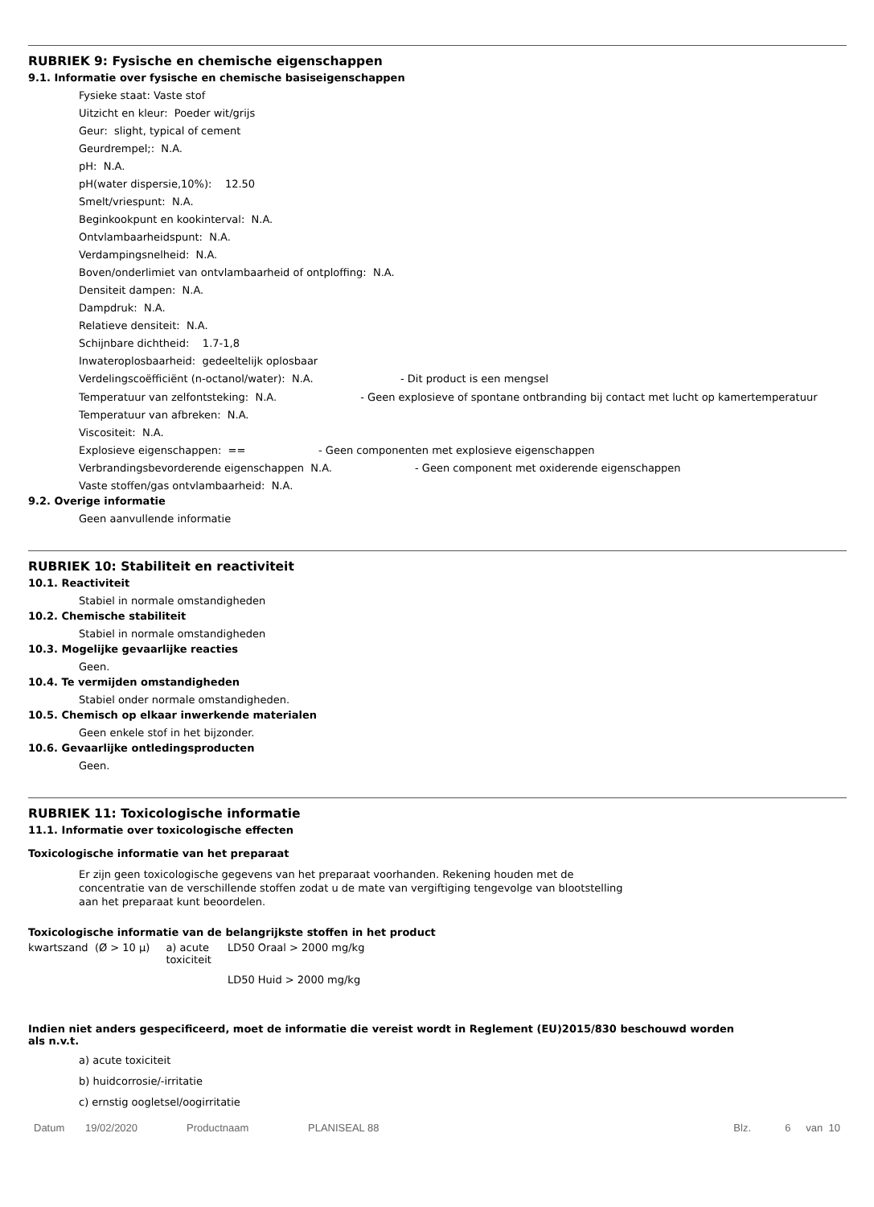RUBRIEK 9: Fysische en chemische eigenschappen
9.1. Informatie over fysische en chemische basiseigenschappen
Fysieke staat: Vaste stof
Uitzicht en kleur: Poeder wit/grijs
Geur: slight, typical of cement
Geurdrempel;: N.A.
pH: N.A.
pH(water dispersie,10%): 12.50
Smelt/vriespunt: N.A.
Beginkookpunt en kookinterval: N.A.
Ontvlambaarheidspunt: N.A.
Verdampingsnelheid: N.A.
Boven/onderlimiet van ontvlambaarheid of ontploffing: N.A.
Densiteit dampen: N.A.
Dampdruk: N.A.
Relatieve densiteit: N.A.
Schijnbare dichtheid: 1.7-1,8
Inwateroplosbaarheid: gedeeltelijk oplosbaar
Verdelingscoëfficiënt (n-octanol/water): N.A. - Dit product is een mengsel
Temperatuur van zelfontsteking: N.A. - Geen explosieve of spontane ontbranding bij contact met lucht op kamertemperatuur
Temperatuur van afbreken: N.A.
Viscositeit: N.A.
Explosieve eigenschappen: == - Geen componenten met explosieve eigenschappen
Verbrandingsbevorderende eigenschappen N.A. - Geen component met oxiderende eigenschappen
Vaste stoffen/gas ontvlambaarheid: N.A.
9.2. Overige informatie
Geen aanvullende informatie
RUBRIEK 10: Stabiliteit en reactiviteit
10.1. Reactiviteit
Stabiel in normale omstandigheden
10.2. Chemische stabiliteit
Stabiel in normale omstandigheden
10.3. Mogelijke gevaarlijke reacties
Geen.
10.4. Te vermijden omstandigheden
Stabiel onder normale omstandigheden.
10.5. Chemisch op elkaar inwerkende materialen
Geen enkele stof in het bijzonder.
10.6. Gevaarlijke ontledingsproducten
Geen.
RUBRIEK 11: Toxicologische informatie
11.1. Informatie over toxicologische effecten
Toxicologische informatie van het preparaat
Er zijn geen toxicologische gegevens van het preparaat voorhanden. Rekening houden met de concentratie van de verschillende stoffen zodat u de mate van vergiftiging tengevolge van blootstelling aan het preparaat kunt beoordelen.
Toxicologische informatie van de belangrijkste stoffen in het product
| kwartszand (Ø > 10 µ) | a) acute toxiciteit | LD50 Oraal > 2000 mg/kg |
| | | LD50 Huid > 2000 mg/kg |
Indien niet anders gespecificeerd, moet de informatie die vereist wordt in Reglement (EU)2015/830 beschouwd worden als n.v.t.
a) acute toxiciteit
b) huidcorrosie/-irritatie
c) ernstig oogletsel/oogirritatie
Datum 19/02/2020 Productnaam PLANISEAL 88 Blz. 6 van 10